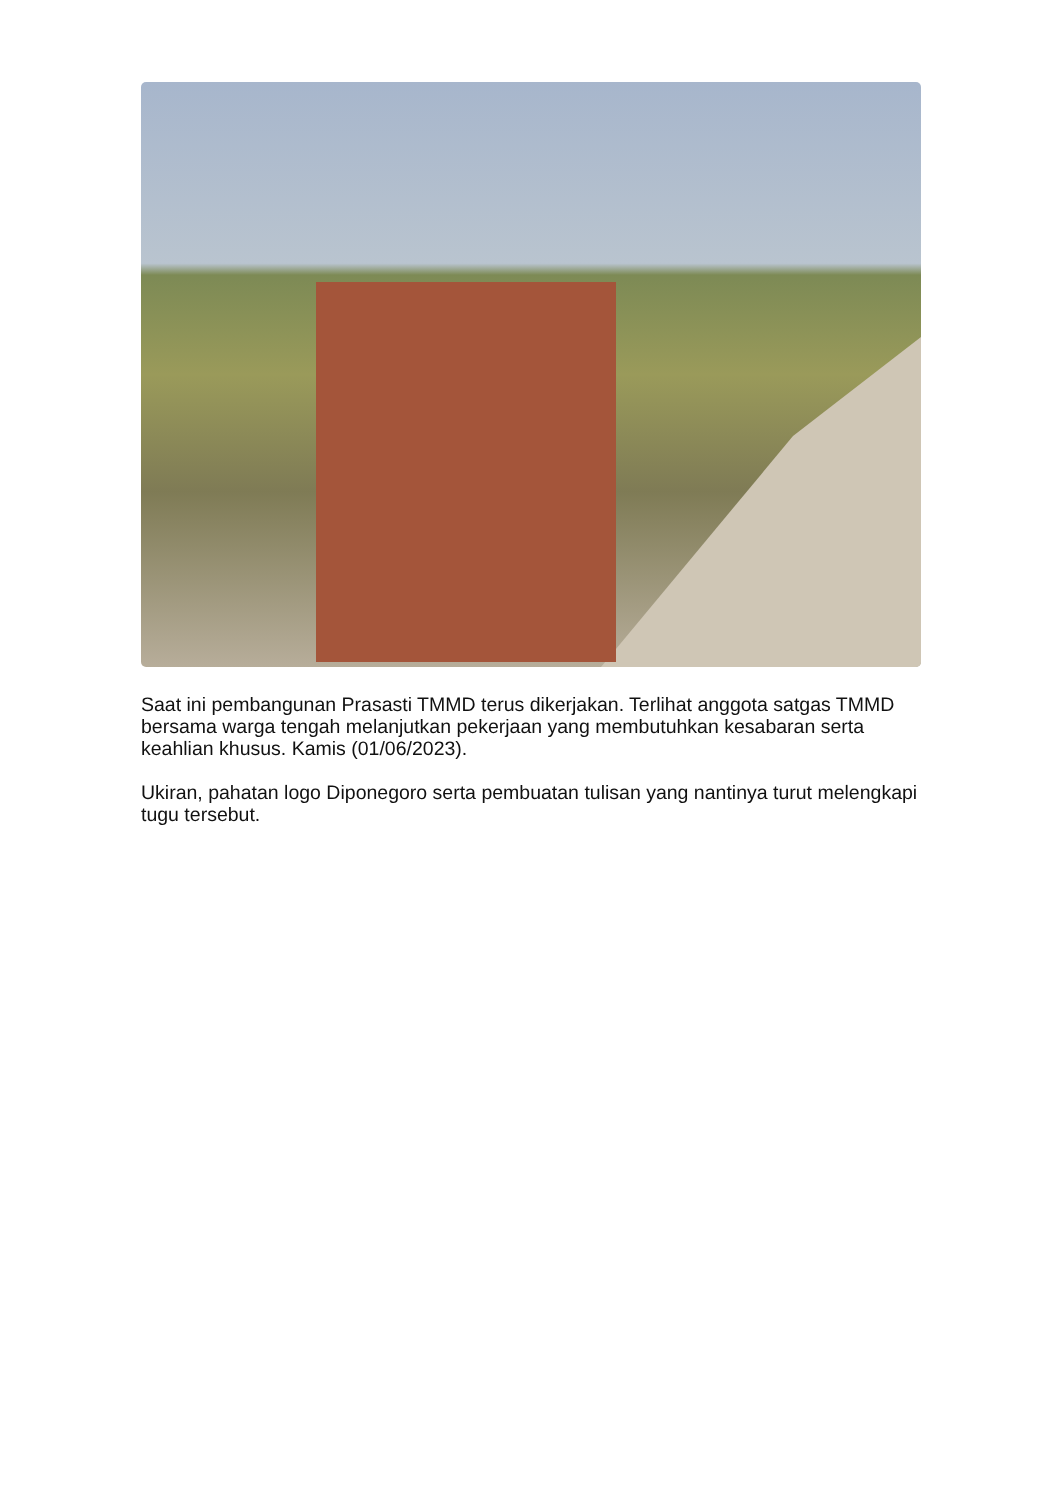Saat ini pembangunan Prasasti TMMD terus dikerjakan. Terlihat anggota satgas TMMD bersama warga tengah melanjutkan pekerjaan yang membutuhkan kesabaran serta keahlian khusus. Kamis (01/06/2023).
Ukiran, pahatan logo Diponegoro serta pembuatan tulisan yang nantinya turut melengkapi tugu tersebut.